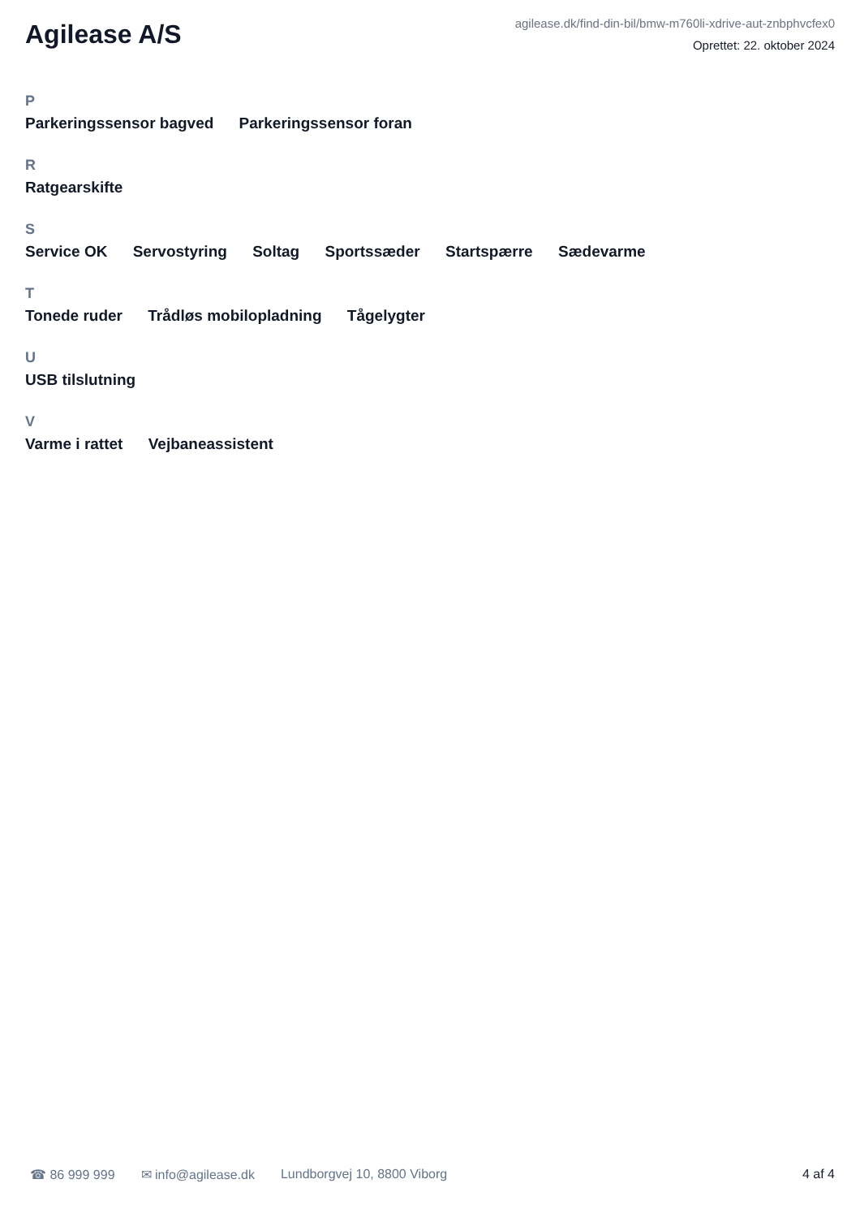Agilease A/S
agilease.dk/find-din-bil/bmw-m760li-xdrive-aut-znbphvcfex0
Oprettet: 22. oktober 2024
P
Parkeringssensor bagved Parkeringssensor foran
R
Ratgearskifte
S
Service OK Servostyring Soltag Sportssæder Startspærre Sædevarme
T
Tonede ruder Trådløs mobilopladning Tågelygter
U
USB tilslutning
V
Varme i rattet Vejbaneassistent
☎ 86 999 999 ✉ info@agilease.dk Lundborgvej 10, 8800 Viborg 4 af 4